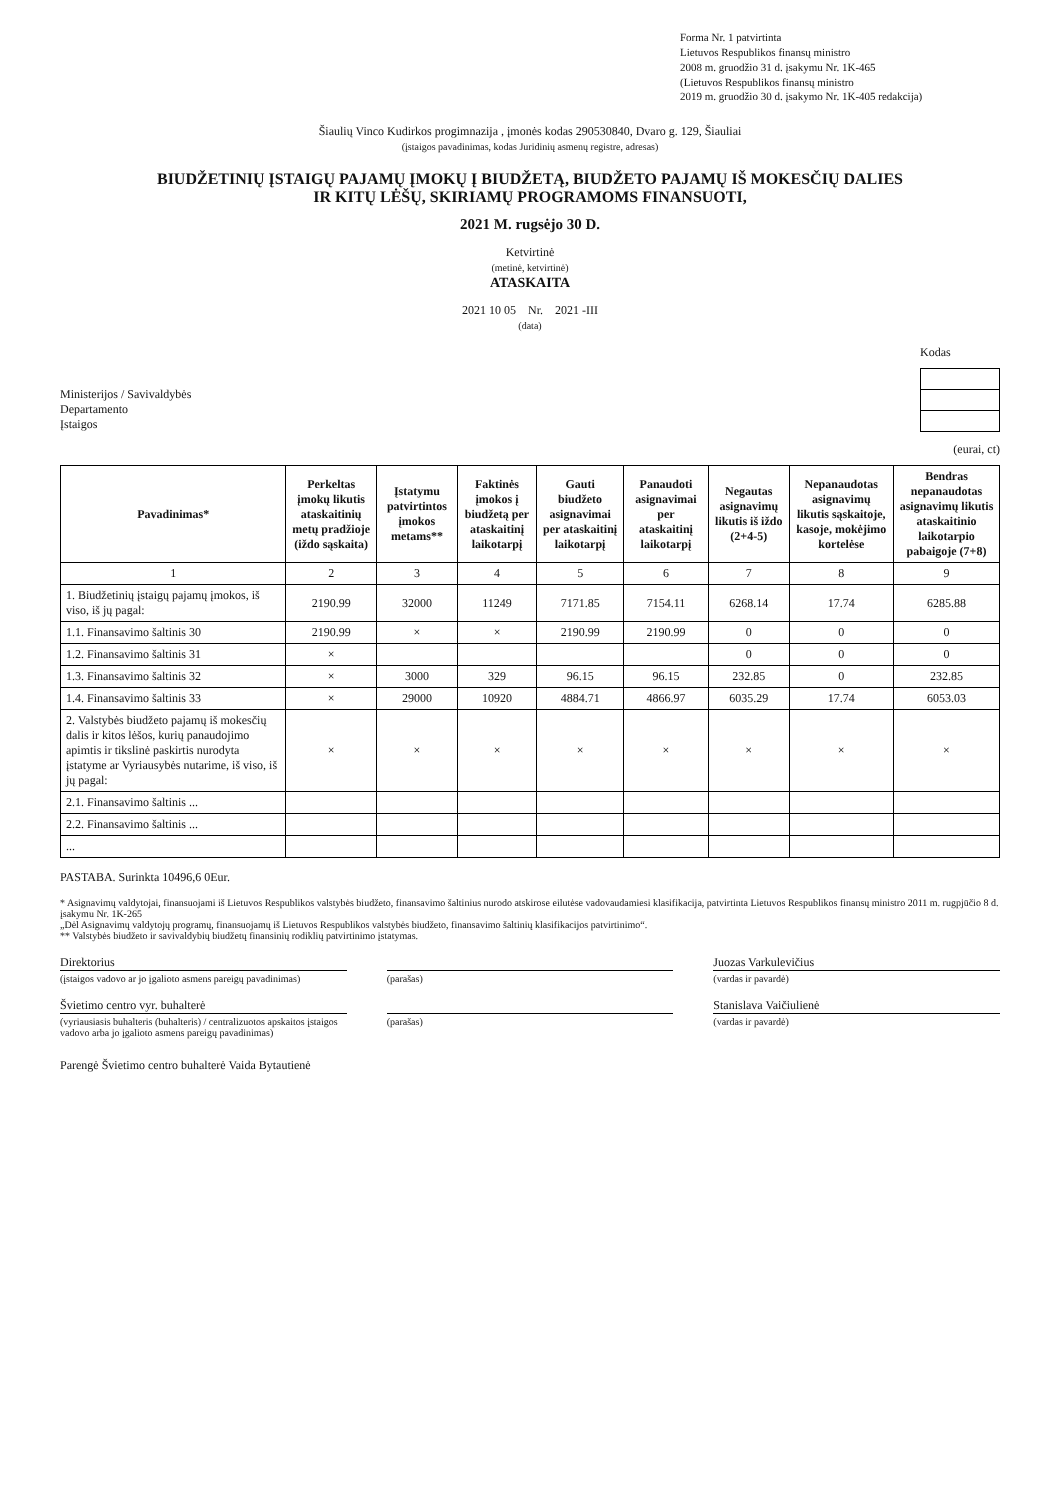Forma Nr. 1 patvirtinta
Lietuvos Respublikos finansų ministro
2008 m. gruodžio 31 d. įsakymu Nr. 1K-465
(Lietuvos Respublikos finansų ministro
2019 m. gruodžio 30 d. įsakymo Nr. 1K-405 redakcija)
Šiaulių Vinco Kudirkos progimnazija , įmonės kodas 290530840, Dvaro g. 129, Šiauliai
(įstaigos pavadinimas, kodas Juridinių asmenų registre, adresas)
BIUDŽETINIŲ ĮSTAIGŲ PAJAMŲ ĮMOKŲ Į BIUDŽETĄ, BIUDŽETO PAJAMŲ IŠ MOKESČIŲ DALIES
IR KITŲ LĖŠŲ, SKIRIAMŲ PROGRAMOMS FINANSUOTI,
2021 M. rugsėjo 30 D.
Ketvirtinė
(metinė, ketvirtinė)
ATASKAITA
2021 10 05 Nr. 2021 -III
(data)
Ministerijos / Savivaldybės
Departamento
Įstaigos
Kodas
(eurai, ct)
| Pavadinimas* | Perkeltas įmokų likutis ataskaitinių metų pradžioje (iždo sąskaita) | Įstatymu patvirtintos įmokos metams** | Faktinės įmokos į biudžetą per ataskaitinį laikotarpį | Gauti biudžeto asignavimai per ataskaitinį laikotarpį | Panaudoti asignavimai per ataskaitinį laikotarpį | Negautas asignavimų likutis iš iždo (2+4-5) | Nepanaudotas asignavimų likutis sąskaitoje, kasoje, mokėjimo kortelėse | Bendras nepanaudotas asignavimų likutis ataskaitinio laikotarpio pabaigoje (7+8) |
| --- | --- | --- | --- | --- | --- | --- | --- | --- |
| 1 | 2 | 3 | 4 | 5 | 6 | 7 | 8 | 9 |
| 1. Biudžetinių įstaigų pajamų įmokos, iš viso, iš jų pagal: | 2190.99 | 32000 | 11249 | 7171.85 | 7154.11 | 6268.14 | 17.74 | 6285.88 |
| 1.1. Finansavimo šaltinis 30 | 2190.99 | × | × | 2190.99 | 2190.99 | 0 | 0 | 0 |
| 1.2. Finansavimo šaltinis 31 | × | | | | | 0 | 0 | 0 |
| 1.3. Finansavimo šaltinis 32 | × | 3000 | 329 | 96.15 | 96.15 | 232.85 | 0 | 232.85 |
| 1.4. Finansavimo šaltinis 33 | × | 29000 | 10920 | 4884.71 | 4866.97 | 6035.29 | 17.74 | 6053.03 |
| 2. Valstybės biudžeto pajamų iš mokesčių dalis ir kitos lėšos, kurių panaudojimo apimtis ir tikslinė paskirtis nurodyta įstatyme ar Vyriausybės nutarime, iš viso, iš jų pagal: | × | × | × | × | × | × | × | × |
| 2.1. Finansavimo šaltinis ... | | | | | | | | |
| 2.2. Finansavimo šaltinis ... | | | | | | | | |
| ... | | | | | | | | |
PASTABA. Surinkta 10496,6 0Eur.
* Asignavimų valdytojai, finansuojami iš Lietuvos Respublikos valstybės biudžeto, finansavimo šaltinius nurodo atskirose eilutėse vadovaudamiesi klasifikacija, patvirtinta Lietuvos Respublikos finansų ministro 2011 m. rugpjūčio 8 d. įsakymu Nr. 1K-265
„Dėl Asignavimų valdytojų programų, finansuojamų iš Lietuvos Respublikos valstybės biudžeto, finansavimo šaltinių klasifikacijos patvirtinimo“.
** Valstybės biudžeto ir savivaldybių biudžetų finansinių rodiklių patvirtinimo įstatymas.
Direktorius
(įstaigos vadovo ar jo įgalioto asmens pareigų pavadinimas)
(parašas)
Juozas Varkulevičius
(vardas ir pavardė)
Švietimo centro vyr. buhalterė
(vyriausiasis buhalteris (buhalteris) / centralizuotos apskaitos įstaigos vadovo arba jo įgalioto asmens pareigų pavadinimas)
(parašas)
Stanislava Vaičiulienė
(vardas ir pavardė)
Parengė Švietimo centro buhalterė Vaida Bytautienė